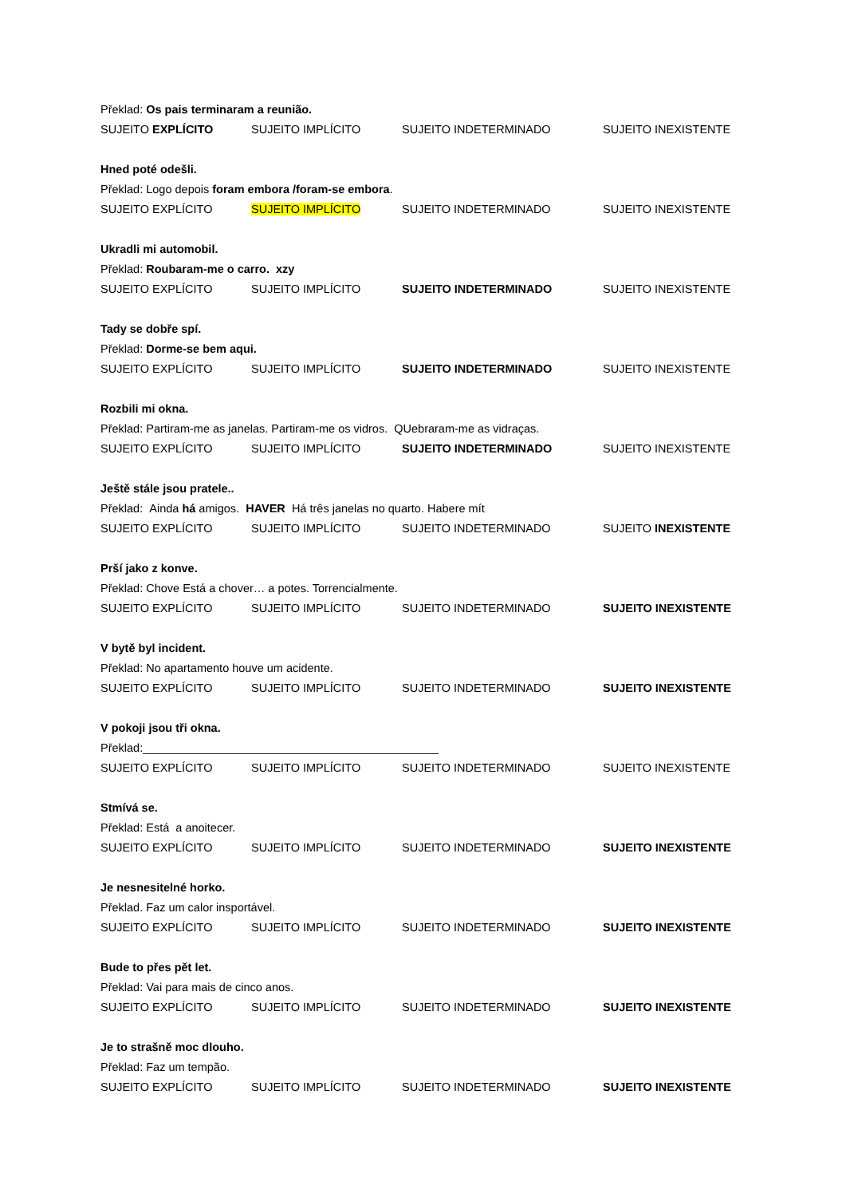Překlad: Os pais terminaram a reunião.
SUJEITO EXPLÍCITO SUJEITO IMPLÍCITO SUJEITO INDETERMINADO SUJEITO INEXISTENTE
Hned poté odešli.
Překlad: Logo depois foram embora /foram-se embora.
SUJEITO EXPLÍCITO SUJEITO IMPLÍCITO SUJEITO INDETERMINADO SUJEITO INEXISTENTE
Ukradli mi automobil.
Překlad: Roubaram-me o carro. xzy
SUJEITO EXPLÍCITO SUJEITO IMPLÍCITO SUJEITO INDETERMINADO SUJEITO INEXISTENTE
Tady se dobře spí.
Překlad: Dorme-se bem aqui.
SUJEITO EXPLÍCITO SUJEITO IMPLÍCITO SUJEITO INDETERMINADO SUJEITO INEXISTENTE
Rozbili mi okna.
Překlad: Partiram-me as janelas. Partiram-me os vidros. QUebraram-me as vidraças.
SUJEITO EXPLÍCITO SUJEITO IMPLÍCITO SUJEITO INDETERMINADO SUJEITO INEXISTENTE
Ještě stále jsou pratele..
Překlad: Ainda há amigos. HAVER Há três janelas no quarto. Habere mít
SUJEITO EXPLÍCITO SUJEITO IMPLÍCITO SUJEITO INDETERMINADO SUJEITO INEXISTENTE
Prší jako z konve.
Překlad: Chove Está a chover… a potes. Torrencialmente.
SUJEITO EXPLÍCITO SUJEITO IMPLÍCITO SUJEITO INDETERMINADO SUJEITO INEXISTENTE
V bytě byl incident.
Překlad: No apartamento houve um acidente.
SUJEITO EXPLÍCITO SUJEITO IMPLÍCITO SUJEITO INDETERMINADO SUJEITO INEXISTENTE
V pokoji jsou tři okna.
Překlad:______________________________________________
SUJEITO EXPLÍCITO SUJEITO IMPLÍCITO SUJEITO INDETERMINADO SUJEITO INEXISTENTE
Stmívá se.
Překlad: Está a anoitecer.
SUJEITO EXPLÍCITO SUJEITO IMPLÍCITO SUJEITO INDETERMINADO SUJEITO INEXISTENTE
Je nesnesitelné horko.
Překlad. Faz um calor insportável.
SUJEITO EXPLÍCITO SUJEITO IMPLÍCITO SUJEITO INDETERMINADO SUJEITO INEXISTENTE
Bude to přes pět let.
Překlad: Vai para mais de cinco anos.
SUJEITO EXPLÍCITO SUJEITO IMPLÍCITO SUJEITO INDETERMINADO SUJEITO INEXISTENTE
Je to strašně moc dlouho.
Překlad: Faz um tempão.
SUJEITO EXPLÍCITO SUJEITO IMPLÍCITO SUJEITO INDETERMINADO SUJEITO INEXISTENTE